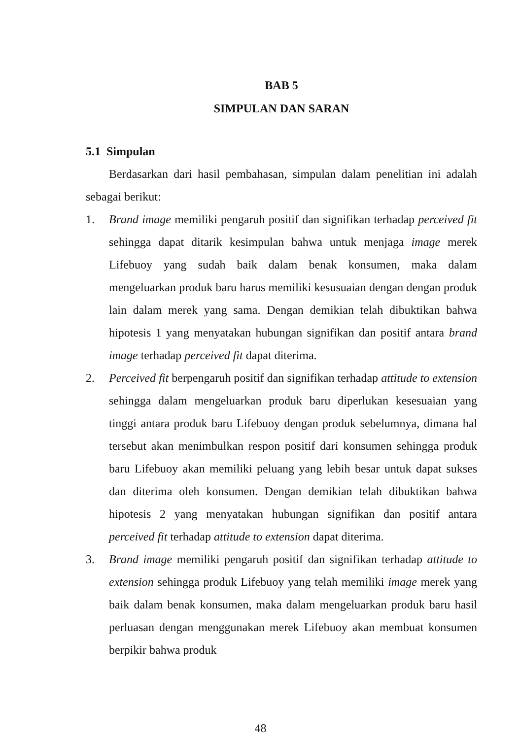BAB 5
SIMPULAN DAN SARAN
5.1 Simpulan
Berdasarkan dari hasil pembahasan, simpulan dalam penelitian ini adalah sebagai berikut:
1. Brand image memiliki pengaruh positif dan signifikan terhadap perceived fit sehingga dapat ditarik kesimpulan bahwa untuk menjaga image merek Lifebuoy yang sudah baik dalam benak konsumen, maka dalam mengeluarkan produk baru harus memiliki kesusuaian dengan dengan produk lain dalam merek yang sama. Dengan demikian telah dibuktikan bahwa hipotesis 1 yang menyatakan hubungan signifikan dan positif antara brand image terhadap perceived fit dapat diterima.
2. Perceived fit berpengaruh positif dan signifikan terhadap attitude to extension sehingga dalam mengeluarkan produk baru diperlukan kesesuaian yang tinggi antara produk baru Lifebuoy dengan produk sebelumnya, dimana hal tersebut akan menimbulkan respon positif dari konsumen sehingga produk baru Lifebuoy akan memiliki peluang yang lebih besar untuk dapat sukses dan diterima oleh konsumen. Dengan demikian telah dibuktikan bahwa hipotesis 2 yang menyatakan hubungan signifikan dan positif antara perceived fit terhadap attitude to extension dapat diterima.
3. Brand image memiliki pengaruh positif dan signifikan terhadap attitude to extension sehingga produk Lifebuoy yang telah memiliki image merek yang baik dalam benak konsumen, maka dalam mengeluarkan produk baru hasil perluasan dengan menggunakan merek Lifebuoy akan membuat konsumen berpikir bahwa produk
48